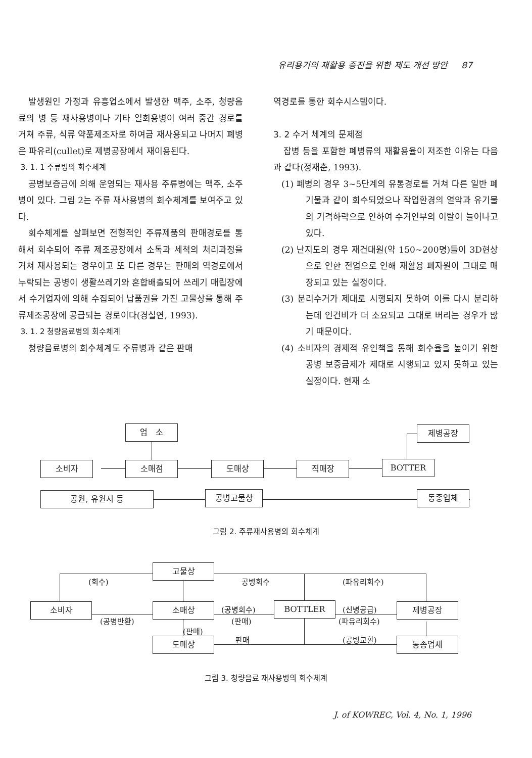유리용기의 재활용 증진을 위한 제도 개선 방안 87
발생원인 가정과 유흥업소에서 발생한 맥주, 소주, 청량음료의 병 등 재사용병이나 기타 일회용병이 여러 중간 경로를 거쳐 주류, 식류 약품제조자로 하여금 재사용되고 나머지 폐병은 파유리(cullet)로 제병공장에서 재이용된다.
3. 1. 1 주류병의 회수체계
공병보증금에 의해 운영되는 재사용 주류병에는 맥주, 소주병이 있다. 그림 2는 주류 재사용병의 회수체계를 보여주고 있다.
회수체계를 살펴보면 전형적인 주류제품의 판매경로를 통해서 회수되어 주류 제조공장에서 소독과 세척의 처리과정을 거쳐 재사용되는 경우이고 또 다른 경우는 판매의 역경로에서 누락되는 공병이 생활쓰레기와 혼합배출되어 쓰레기 매립장에서 수거업자에 의해 수집되어 납품권을 가진 고물상을 통해 주류제조공장에 공급되는 경로이다(경실연, 1993).
3. 1. 2 청량음료병의 회수체계
청량음료병의 회수체계도 주류병과 같은 판매
역경로를 통한 회수시스템이다.
3. 2 수거 체계의 문제점
잡병 등을 포함한 폐병류의 재활용율이 저조한 이유는 다음과 같다(정재춘, 1993).
(1) 폐병의 경우 3~5단계의 유통경로를 거쳐 다른 일반 폐기물과 같이 회수되었으나 작업환경의 열악과 유기물의 기격하락으로 인하여 수거인부의 이탈이 늘어나고 있다.
(2) 난지도의 경우 재건대원(약 150~200명)들이 3D현상으로 인한 전업으로 인해 재활용 폐자원이 그대로 매장되고 있는 실정이다.
(3) 분리수거가 제대로 시행되지 못하여 이를 다시 분리하는데 인건비가 더 소요되고 그대로 버리는 경우가 많기 때문이다.
(4) 소비자의 경제적 유인책을 통해 회수율을 높이기 위한 공병 보증금제가 제대로 시행되고 있지 못하고 있는 실정이다. 현재 소
업 소 제병공장
소비자 소매점 도매상 직매장 BOTTER
공원, 유원지 등 공병고물상 동종업체
그림 2. 주류재사용병의 회수체계
고물상
소비자 소매상 BOTTLER 제병공장
도매상 동종업체
(회수) 공병회수 (파유리회수)
(공병반환)
(공병회수)
(판매)
(신병공급)
(파유리회수)
(판매)
판매 (공병교환)
그림 3. 청량음료 재사용병의 회수체계
J. of KOWREC, Vol. 4, No. 1, 1996